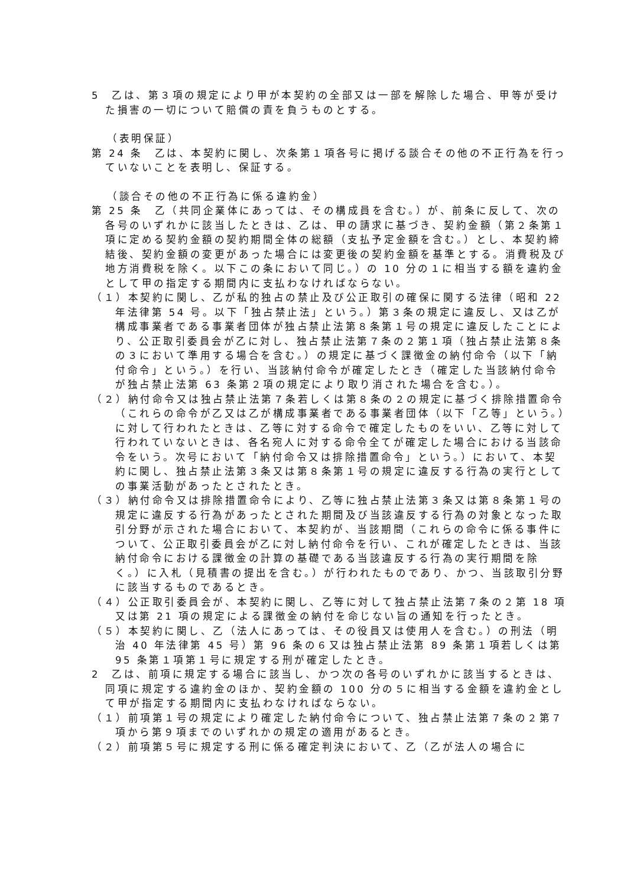5　乙は、第３項の規定により甲が本契約の全部又は一部を解除した場合、甲等が受けた損害の一切について賠償の責を負うものとする。
（表明保証）
第 24 条　乙は、本契約に関し、次条第１項各号に掲げる談合その他の不正行為を行っていないことを表明し、保証する。
（談合その他の不正行為に係る違約金）
第 25 条　乙（共同企業体にあっては、その構成員を含む。）が、前条に反して、次の各号のいずれかに該当したときは、乙は、甲の請求に基づき、契約金額（第２条第１項に定める契約金額の契約期間全体の総額（支払予定金額を含む。）とし、本契約締結後、契約金額の変更があった場合には変更後の契約金額を基準とする。消費税及び地方消費税を除く。以下この条において同じ。）の 10 分の１に相当する額を違約金として甲の指定する期間内に支払わなければならない。
（１）本契約に関し、乙が私的独占の禁止及び公正取引の確保に関する法律（昭和 22 年法律第 54 号。以下「独占禁止法」という。）第３条の規定に違反し、又は乙が構成事業者である事業者団体が独占禁止法第８条第１号の規定に違反したことにより、公正取引委員会が乙に対し、独占禁止法第７条の２第１項（独占禁止法第８条の３において準用する場合を含む。）の規定に基づく課徴金の納付命令（以下「納付命令」という。）を行い、当該納付命令が確定したとき（確定した当該納付命令が独占禁止法第 63 条第２項の規定により取り消された場合を含む。）。
（２）納付命令又は独占禁止法第７条若しくは第８条の２の規定に基づく排除措置命令（これらの命令が乙又は乙が構成事業者である事業者団体（以下「乙等」という。）に対して行われたときは、乙等に対する命令で確定したものをいい、乙等に対して行われていないときは、各名宛人に対する命令全てが確定した場合における当該命令をいう。次号において「納付命令又は排除措置命令」という。）において、本契約に関し、独占禁止法第３条又は第８条第１号の規定に違反する行為の実行としての事業活動があったとされたとき。
（３）納付命令又は排除措置命令により、乙等に独占禁止法第３条又は第８条第１号の規定に違反する行為があったとされた期間及び当該違反する行為の対象となった取引分野が示された場合において、本契約が、当該期間（これらの命令に係る事件について、公正取引委員会が乙に対し納付命令を行い、これが確定したときは、当該納付命令における課徴金の計算の基礎である当該違反する行為の実行期間を除く。）に入札（見積書の提出を含む。）が行われたものであり、かつ、当該取引分野に該当するものであるとき。
（４）公正取引委員会が、本契約に関し、乙等に対して独占禁止法第７条の２第 18 項又は第 21 項の規定による課徴金の納付を命じない旨の通知を行ったとき。
（５）本契約に関し、乙（法人にあっては、その役員又は使用人を含む。）の刑法（明治 40 年法律第 45 号）第 96 条の６又は独占禁止法第 89 条第１項若しくは第 95 条第１項第１号に規定する刑が確定したとき。
2　乙は、前項に規定する場合に該当し、かつ次の各号のいずれかに該当するときは、同項に規定する違約金のほか、契約金額の 100 分の５に相当する金額を違約金として甲が指定する期間内に支払わなければならない。
（１）前項第１号の規定により確定した納付命令について、独占禁止法第７条の２第７項から第９項までのいずれかの規定の適用があるとき。
（２）前項第５号に規定する刑に係る確定判決において、乙（乙が法人の場合に